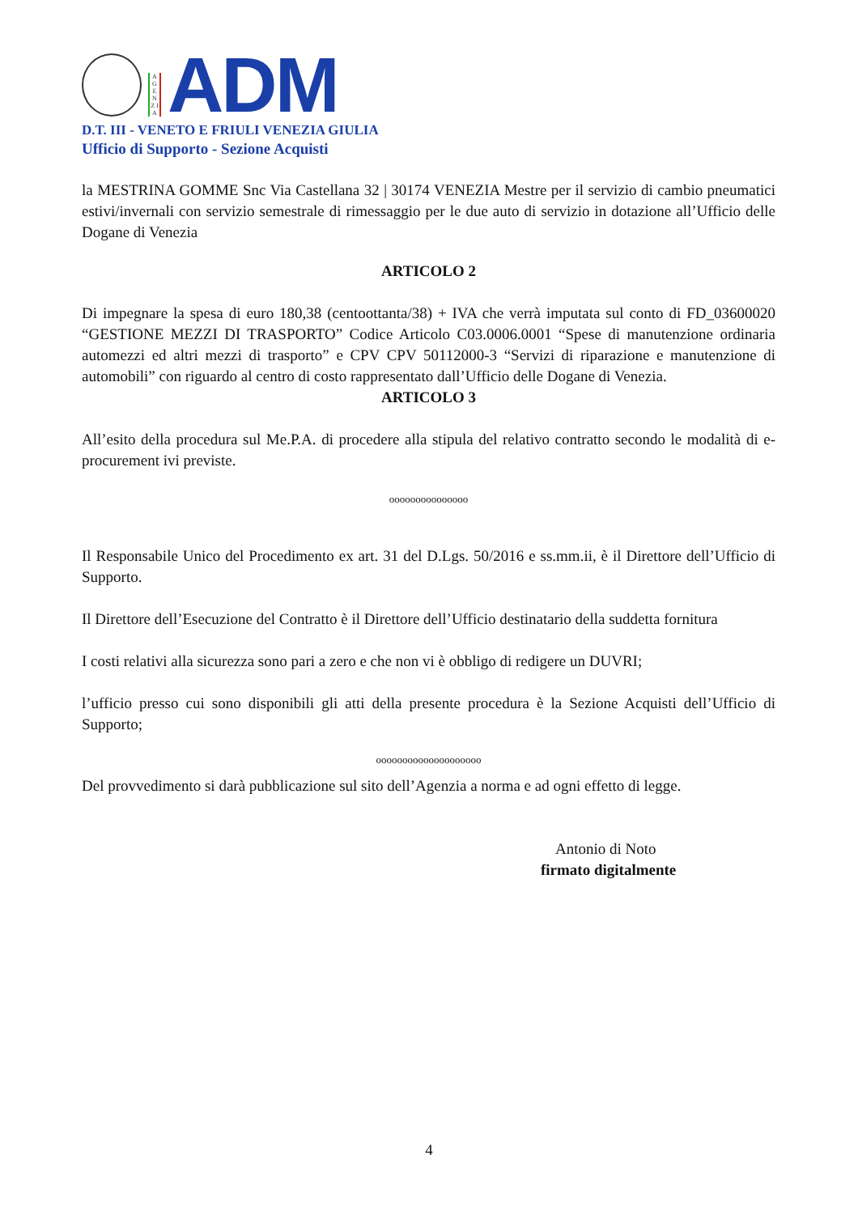A G E N Z I A
ADM
D.T. III - VENETO E FRIULI VENEZIA GIULIA
Ufficio di Supporto - Sezione Acquisti
la MESTRINA GOMME Snc Via Castellana 32 | 30174 VENEZIA Mestre per il servizio di cambio pneumatici estivi/invernali con servizio semestrale di rimessaggio per le due auto di servizio in dotazione all’Ufficio delle Dogane di Venezia
ARTICOLO 2
Di impegnare la spesa di euro 180,38 (centoottanta/38) + IVA che verrà imputata sul conto di FD_03600020 “GESTIONE MEZZI DI TRASPORTO” Codice Articolo C03.0006.0001 “Spese di manutenzione ordinaria automezzi ed altri mezzi di trasporto” e CPV CPV 50112000-3 “Servizi di riparazione e manutenzione di automobili” con riguardo al centro di costo rappresentato dall’Ufficio delle Dogane di Venezia.
ARTICOLO 3
All’esito della procedura sul Me.P.A. di procedere alla stipula del relativo contratto secondo le modalità di e-procurement ivi previste.
ooooooooooooooo
Il Responsabile Unico del Procedimento ex art. 31 del D.Lgs. 50/2016 e ss.mm.ii, è il Direttore dell’Ufficio di Supporto.
Il Direttore dell’Esecuzione del Contratto è il Direttore dell’Ufficio destinatario della suddetta fornitura
I costi relativi alla sicurezza sono pari a zero e che non vi è obbligo di redigere un DUVRI;
l’ufficio presso cui sono disponibili gli atti della presente procedura è la Sezione Acquisti dell’Ufficio di Supporto;
oooooooooooooooooooo
Del provvedimento si darà pubblicazione sul sito dell’Agenzia a norma e ad ogni effetto di legge.
Antonio di Noto
firmato digitalmente
4